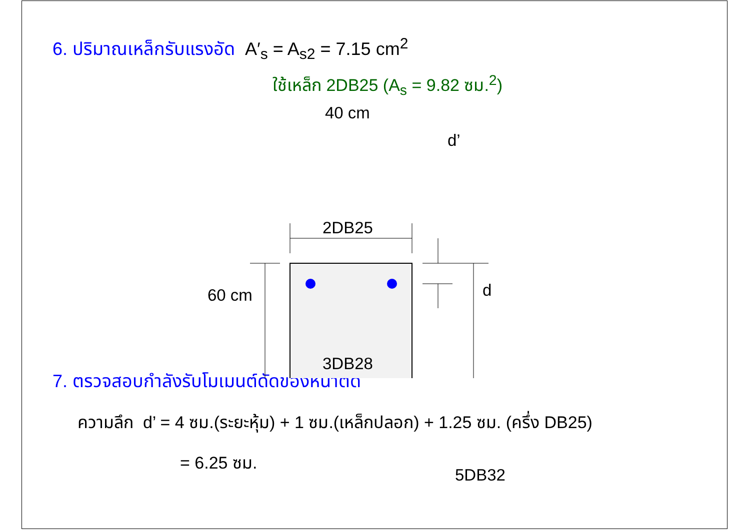6. ปริมาณเหล็กรับแรงอัด A′<sub>s</sub> = A<sub>s2</sub> = 7.15 cm<sup>2</sup>
ใช้เหล็ก 2DB25 (A<sub>s</sub> = 9.82 ซม.<sup>2</sup>)
40 cm
d’
2DB25
60 cm d
3DB28
5DB32
7. ตรวจสอบกำลังรับโมเมนต์ดัดของหน้าตัด
ความลึก d’ = 4 ซม.(ระยะหุ้ม) + 1 ซม.(เหล็กปลอก) + 1.25 ซม. (ครึ่ง DB25)
= 6.25 ซม.